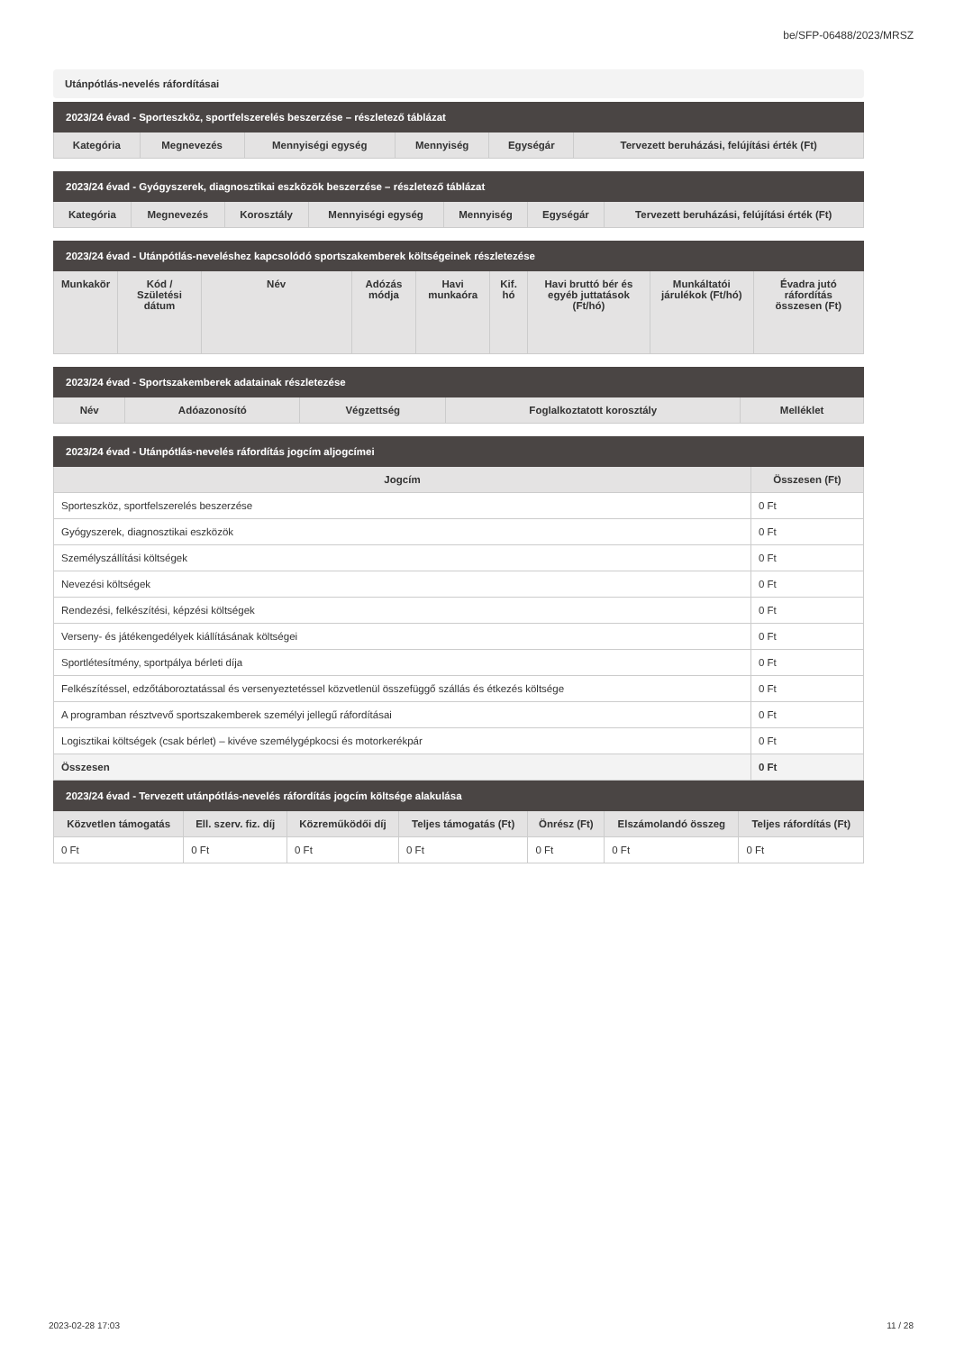be/SFP-06488/2023/MRSZ
Utánpótlás-nevelés ráfordításai
| 2023/24 évad - Sporteszköz, sportfelszerelés beszerzése – részletező táblázat | | | | | |
| --- | --- | --- | --- | --- | --- |
| Kategória | Megnevezés | Mennyiségi egység | Mennyiség | Egységár | Tervezett beruházási, felújítási érték (Ft) |
| 2023/24 évad - Gyógyszerek, diagnosztikai eszközök beszerzése – részletező táblázat | | | | | | |
| --- | --- | --- | --- | --- | --- | --- |
| Kategória | Megnevezés | Korosztály | Mennyiségi egység | Mennyiség | Egységár | Tervezett beruházási, felújítási érték (Ft) |
| 2023/24 évad - Utánpótlás-neveléshez kapcsolódó sportszakemberek költségeinek részletezése | | | | | | | | |
| --- | --- | --- | --- | --- | --- | --- | --- | --- |
| Munkakör | Kód / Születési dátum | Név | Adózás módja | Havi munkaóra | Kif. hó | Havi bruttó bér és egyéb juttatások (Ft/hó) | Munkáltatói járulékok (Ft/hó) | Évadra jutó ráfordítás összesen (Ft) |
| 2023/24 évad - Sportszakemberek adatainak részletezése | | | | |
| --- | --- | --- | --- | --- |
| Név | Adóazonosító | Végzettség | Foglalkoztatott korosztály | Melléklet |
| 2023/24 évad - Utánpótlás-nevelés ráfordítás jogcím aljogcímei | |
| --- | --- |
| Jogcím | Összesen (Ft) |
| Sporteszköz, sportfelszerelés beszerzése | 0 Ft |
| Gyógyszerek, diagnosztikai eszközök | 0 Ft |
| Személyszállítási költségek | 0 Ft |
| Nevezési költségek | 0 Ft |
| Rendezési, felkészítési, képzési költségek | 0 Ft |
| Verseny- és játékengedélyek kiállításának költségei | 0 Ft |
| Sportlétesítmény, sportpálya bérleti díja | 0 Ft |
| Felkészítéssel, edzőtáboroztatással és versenyeztetéssel közvetlenül összefüggő szállás és étkezés költsége | 0 Ft |
| A programban résztvevő sportszakemberek személyi jellegű ráfordításai | 0 Ft |
| Logisztikai költségek (csak bérlet) – kivéve személygépkocsi és motorkerékpár | 0 Ft |
| Összesen | 0 Ft |
| 2023/24 évad - Tervezett utánpótlás-nevelés ráfordítás jogcím költsége alakulása | | | | | | |
| --- | --- | --- | --- | --- | --- | --- |
| Közvetlen támogatás | Ell. szerv. fiz. díj | Közreműködői díj | Teljes támogatás (Ft) | Önrész (Ft) | Elszámolandó összeg | Teljes ráfordítás (Ft) |
| 0 Ft | 0 Ft | 0 Ft | 0 Ft | 0 Ft | 0 Ft | 0 Ft |
2023-02-28 17:03 11 / 28